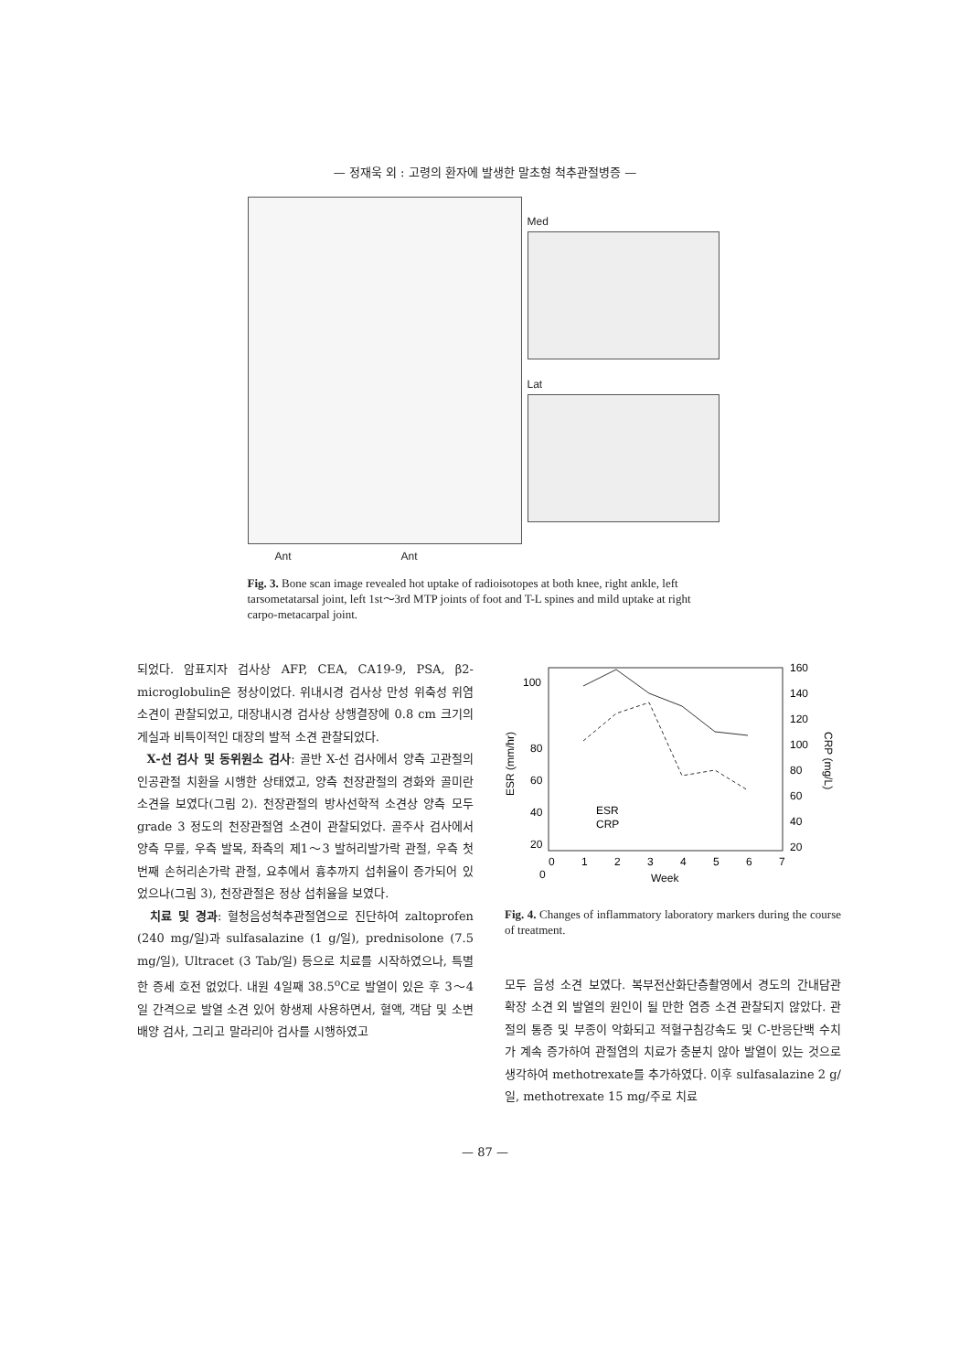— 정재욱 외 : 고령의 환자에 발생한 말초형 척추관절병증 —
Med
Lat
Ant Ant
Fig. 3. Bone scan image revealed hot uptake of radioisotopes at both knee, right ankle, left tarsometatarsal joint, left 1st～3rd MTP joints of foot and T-L spines and mild uptake at right carpo-metacarpal joint.
되었다. 암표지자 검사상 AFP, CEA, CA19-9, PSA, β2-microglobulin은 정상이었다. 위내시경 검사상 만성 위축성 위염 소견이 관찰되었고, 대장내시경 검사상 상행결장에 0.8 cm 크기의 게실과 비특이적인 대장의 발적 소견 관찰되었다.
X-선 검사 및 동위원소 검사: 골반 X-선 검사에서 양측 고관절의 인공관절 치환을 시행한 상태였고, 양측 천장관절의 경화와 골미란 소견을 보였다(그림 2). 천장관절의 방사선학적 소견상 양측 모두 grade 3 정도의 천장관절염 소견이 관찰되었다. 골주사 검사에서 양측 무릎, 우측 발목, 좌측의 제1～3 발허리발가락 관절, 우측 첫 번째 손허리손가락 관절, 요추에서 흉추까지 섭취율이 증가되어 있었으나(그림 3), 천장관절은 정상 섭취율을 보였다.
치료 및 경과: 혈청음성척추관절염으로 진단하여 zaltoprofen (240 mg/일)과 sulfasalazine (1 g/일), prednisolone (7.5 mg/일), Ultracet (3 Tab/일) 등으로 치료를 시작하였으나, 특별한 증세 호전 없었다. 내원 4일째 38.5<sup>o</sup>C로 발열이 있은 후 3～4일 간격으로 발열 소견 있어 항생제 사용하면서, 혈액, 객담 및 소변 배양 검사, 그리고 말라리아 검사를 시행하였고
100
80
60
40
20
0
160
140
120
100
80
60
40
20
0
1
2
3
4
5
6
7
Week
ESR (mm/hr)
CRP (mg/L)
ESR
CRP
Fig. 4. Changes of inflammatory laboratory markers during the course of treatment.
모두 음성 소견 보였다. 복부전산화단층촬영에서 경도의 간내담관 확장 소견 외 발열의 원인이 될 만한 염증 소견 관찰되지 않았다. 관절의 통증 및 부종이 악화되고 적혈구침강속도 및 C-반응단백 수치가 계속 증가하여 관절염의 치료가 충분치 않아 발열이 있는 것으로 생각하여 methotrexate를 추가하였다. 이후 sulfasalazine 2 g/일, methotrexate 15 mg/주로 치료
— 87 —